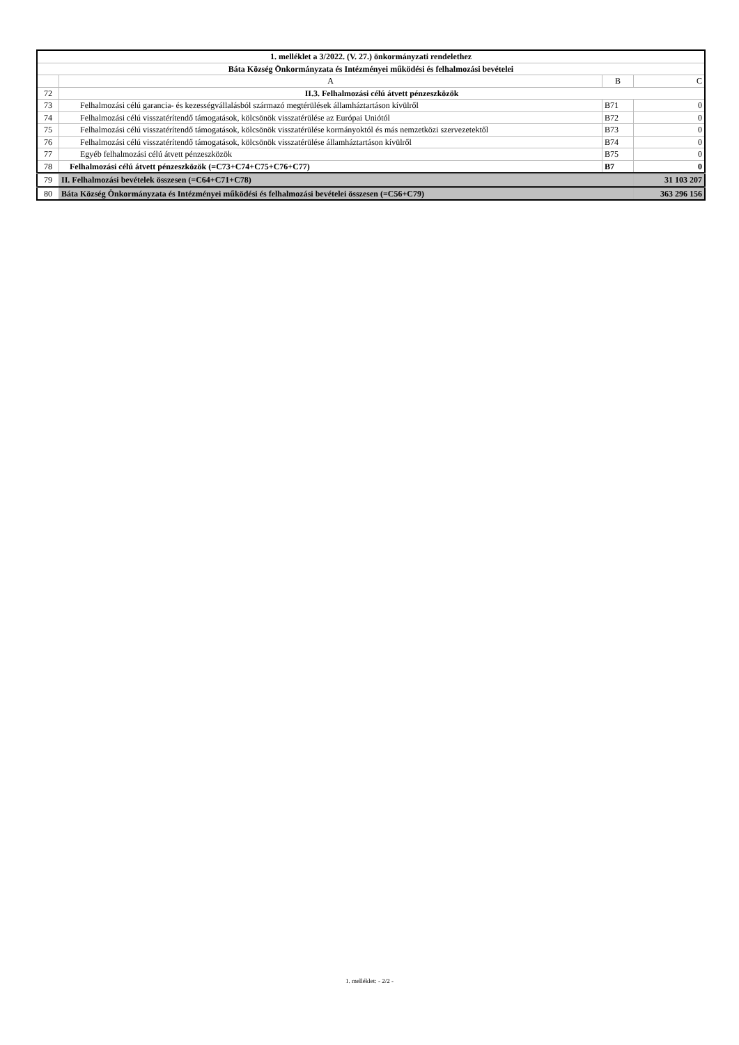| 1. melléklet a 3/2022. (V. 27.) önkormányzati rendelethez | | | |
| Báta Község Önkormányzata és Intézményei működési és felhalmozási bevételei | | | |
| | A | B | C |
| 72 | II.3. Felhalmozási célú átvett pénzeszközök | | |
| 73 | Felhalmozási célú garancia- és kezességvállalásból származó megtérülések államháztartáson kívülről | B71 | 0 |
| 74 | Felhalmozási célú visszatérítendő támogatások, kölcsönök visszatérülése az Európai Uniótól | B72 | 0 |
| 75 | Felhalmozási célú visszatérítendő támogatások, kölcsönök visszatérülése kormányoktól és más nemzetközi szervezetektől | B73 | 0 |
| 76 | Felhalmozási célú visszatérítendő támogatások, kölcsönök visszatérülése államháztartáson kívülről | B74 | 0 |
| 77 | Egyéb felhalmozási célú átvett pénzeszközök | B75 | 0 |
| 78 | Felhalmozási célú átvett pénzeszközök (=C73+C74+C75+C76+C77) | B7 | 0 |
| 79 | II. Felhalmozási bevételek összesen (=C64+C71+C78) | | 31 103 207 |
| 80 | Báta Község Önkormányzata és Intézményei működési és felhalmozási bevételei összesen (=C56+C79) | | 363 296 156 |
1. melléklet: - 2/2 -